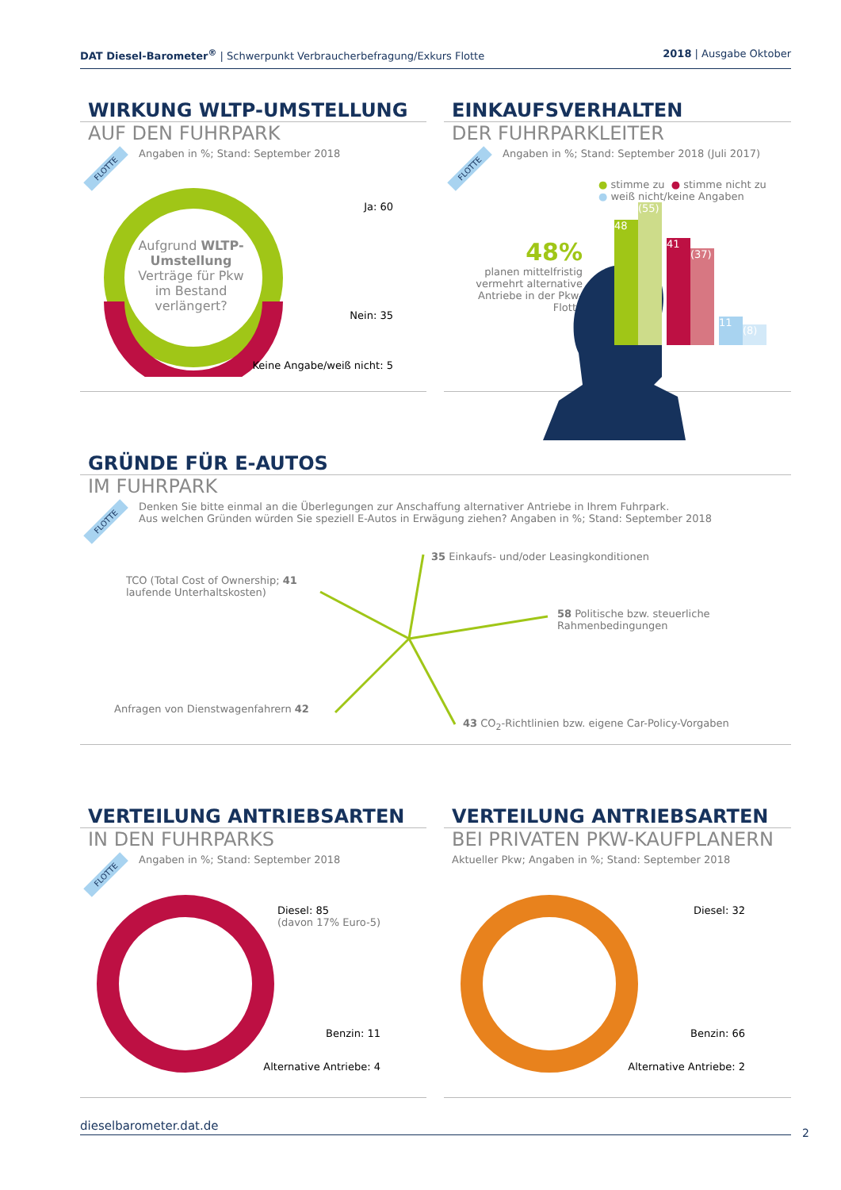DAT Diesel-Barometer<sup>®</sup> | Schwerpunkt Verbraucherbefragung/Exkurs Flotte 2018 | Ausgabe Oktober
WIRKUNG WLTP-UMSTELLUNG
AUF DEN FUHRPARK
Angaben in %; Stand: September 2018
FLOTTE
Aufgrund WLTP-Umstellung Verträge für Pkw im Bestand verlängert?
Ja: 60
Nein: 35
Keine Angabe/weiß nicht: 5
EINKAUFSVERHALTEN
DER FUHRPARKLEITER
Angaben in %; Stand: September 2018 (Juli 2017)
FLOTTE
● stimme zu ● stimme nicht zu
● weiß nicht/keine Angaben
48%
planen mittelfristig vermehrt alternative Antriebe in der Pkw-Flotte
48
(55)
41
(37)
11
(8)
GRÜNDE FÜR E-AUTOS
IM FUHRPARK
Denken Sie bitte einmal an die Überlegungen zur Anschaffung alternativer Antriebe in Ihrem Fuhrpark.
Aus welchen Gründen würden Sie speziell E-Autos in Erwägung ziehen? Angaben in %; Stand: September 2018
FLOTTE
35 Einkaufs- und/oder Leasingkonditionen
TCO (Total Cost of Ownership; 41
laufende Unterhaltskosten)
58 Politische bzw. steuerliche
Rahmenbedingungen
Anfragen von Dienstwagenfahrern 42
43 CO<sub>2</sub>-Richtlinien bzw. eigene Car-Policy-Vorgaben
VERTEILUNG ANTRIEBSARTEN
IN DEN FUHRPARKS
Angaben in %; Stand: September 2018
FLOTTE
Diesel: 85
(davon 17% Euro-5)
Benzin: 11
Alternative Antriebe: 4
VERTEILUNG ANTRIEBSARTEN
BEI PRIVATEN PKW-KAUFPLANERN
Aktueller Pkw; Angaben in %; Stand: September 2018
Diesel: 32
Benzin: 66
Alternative Antriebe: 2
dieselbarometer.dat.de
2